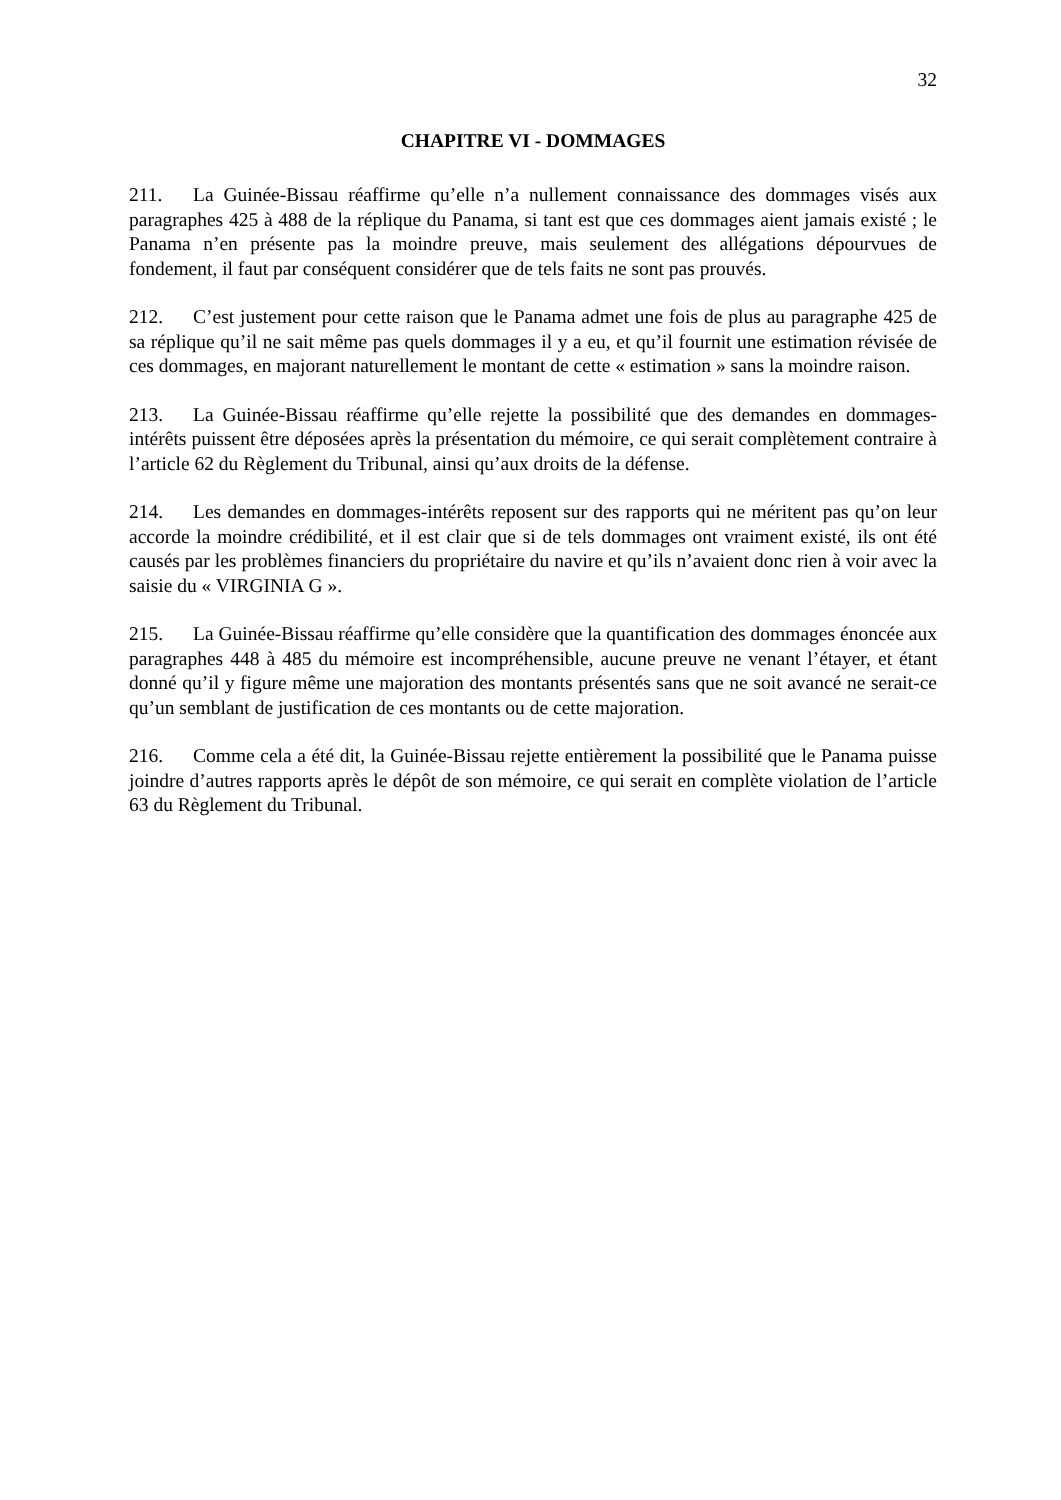32
CHAPITRE VI - DOMMAGES
211. La Guinée-Bissau réaffirme qu’elle n’a nullement connaissance des dommages visés aux paragraphes 425 à 488 de la réplique du Panama, si tant est que ces dommages aient jamais existé ; le Panama n’en présente pas la moindre preuve, mais seulement des allégations dépourvues de fondement, il faut par conséquent considérer que de tels faits ne sont pas prouvés.
212. C’est justement pour cette raison que le Panama admet une fois de plus au paragraphe 425 de sa réplique qu’il ne sait même pas quels dommages il y a eu, et qu’il fournit une estimation révisée de ces dommages, en majorant naturellement le montant de cette « estimation » sans la moindre raison.
213. La Guinée-Bissau réaffirme qu’elle rejette la possibilité que des demandes en dommages-intérêts puissent être déposées après la présentation du mémoire, ce qui serait complètement contraire à l’article 62 du Règlement du Tribunal, ainsi qu’aux droits de la défense.
214. Les demandes en dommages-intérêts reposent sur des rapports qui ne méritent pas qu’on leur accorde la moindre crédibilité, et il est clair que si de tels dommages ont vraiment existé, ils ont été causés par les problèmes financiers du propriétaire du navire et qu’ils n’avaient donc rien à voir avec la saisie du « VIRGINIA G ».
215. La Guinée-Bissau réaffirme qu’elle considère que la quantification des dommages énoncée aux paragraphes 448 à 485 du mémoire est incompréhensible, aucune preuve ne venant l’étayer, et étant donné qu’il y figure même une majoration des montants présentés sans que ne soit avancé ne serait-ce qu’un semblant de justification de ces montants ou de cette majoration.
216. Comme cela a été dit, la Guinée-Bissau rejette entièrement la possibilité que le Panama puisse joindre d’autres rapports après le dépôt de son mémoire, ce qui serait en complète violation de l’article 63 du Règlement du Tribunal.